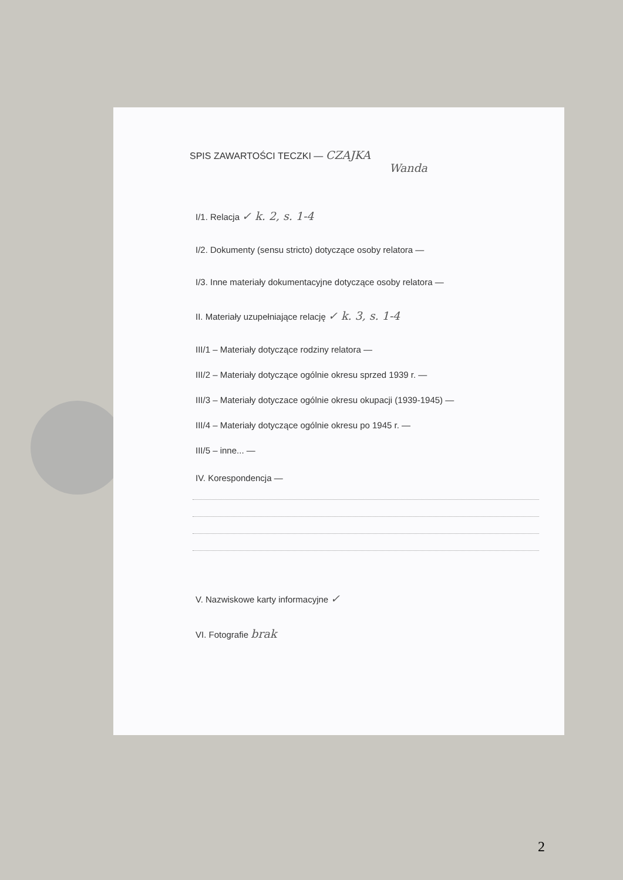SPIS ZAWARTOŚCI TECZKI — CZAJKA
Wanda
I/1. Relacja ✓ k. 2, s. 1-4
I/2. Dokumenty (sensu stricto) dotyczące osoby relatora —
I/3. Inne materiały dokumentacyjne dotyczące osoby relatora —
II. Materiały uzupełniające relację ✓ k. 3, s. 1-4
III/1 – Materiały dotyczące rodziny relatora —
III/2 – Materiały dotyczące ogólnie okresu sprzed 1939 r. —
III/3 – Materiały dotyczace ogólnie okresu okupacji (1939-1945) —
III/4 – Materiały dotyczące ogólnie okresu po 1945 r. —
III/5 – inne... —
IV. Korespondencja —
V. Nazwiskowe karty informacyjne ✓
VI. Fotografie brak
2